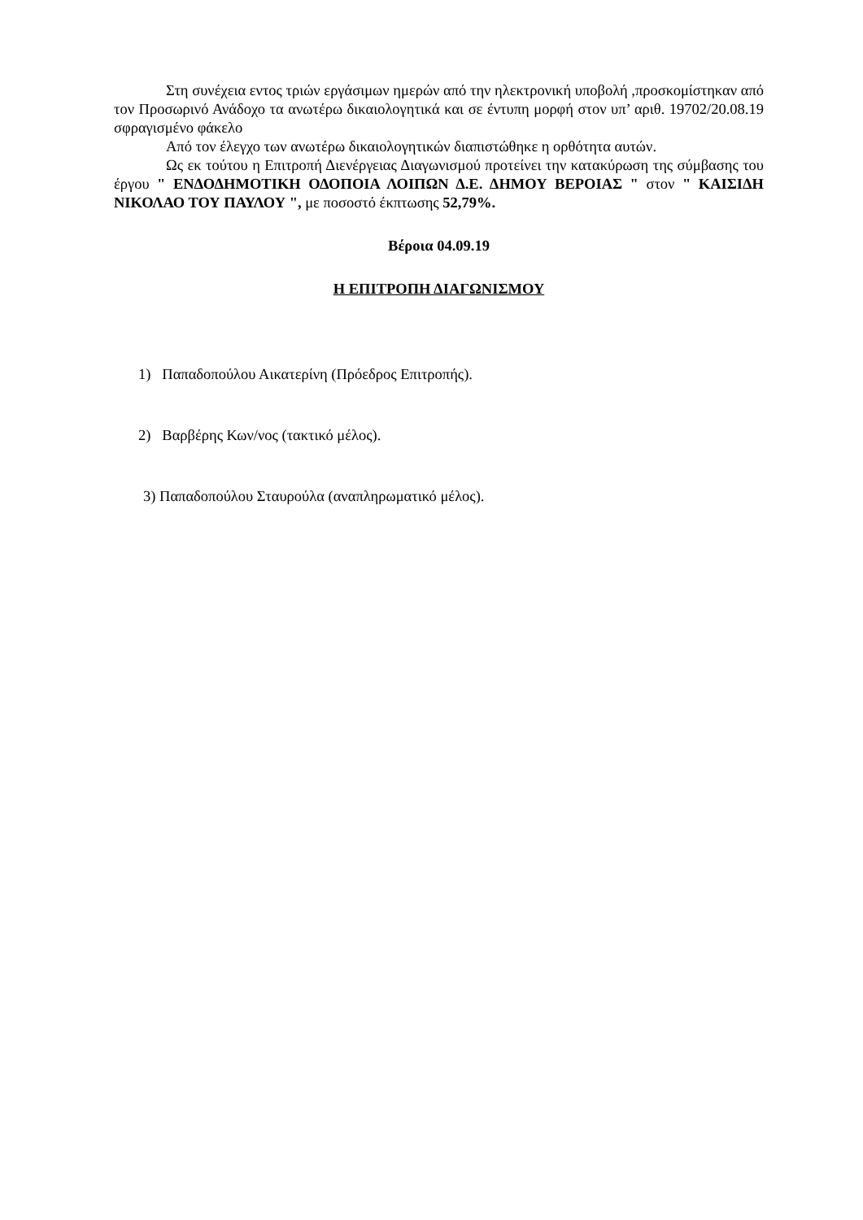Στη συνέχεια εντος τριών εργάσιμων ημερών από την ηλεκτρονική υποβολή ,προσκομίστηκαν από τον Προσωρινό Ανάδοχο τα ανωτέρω δικαιολογητικά και σε έντυπη μορφή στον υπ’ αριθ. 19702/20.08.19 σφραγισμένο φάκελο
Από τον έλεγχο των ανωτέρω δικαιολογητικών διαπιστώθηκε η ορθότητα αυτών.
Ως εκ τούτου η Επιτροπή Διενέργειας Διαγωνισμού προτείνει την κατακύρωση της σύμβασης του έργου " ΕΝΔΟΔΗΜΟΤΙΚΗ ΟΔΟΠΟΙΑ ΛΟΙΠΩΝ Δ.Ε. ΔΗΜΟΥ ΒΕΡΟΙΑΣ " στον " ΚΑΙΣΙΔΗ ΝΙΚΟΛΑΟ ΤΟΥ ΠΑΥΛΟΥ ", με ποσοστό έκπτωσης 52,79%.
Βέροια 04.09.19
Η ΕΠΙΤΡΟΠΗ ΔΙΑΓΩΝΙΣΜΟΥ
1) Παπαδοπούλου Αικατερίνη (Πρόεδρος Επιτροπής).
2) Βαρβέρης Κων/νος (τακτικό μέλος).
3) Παπαδοπούλου Σταυρούλα (αναπληρωματικό μέλος).